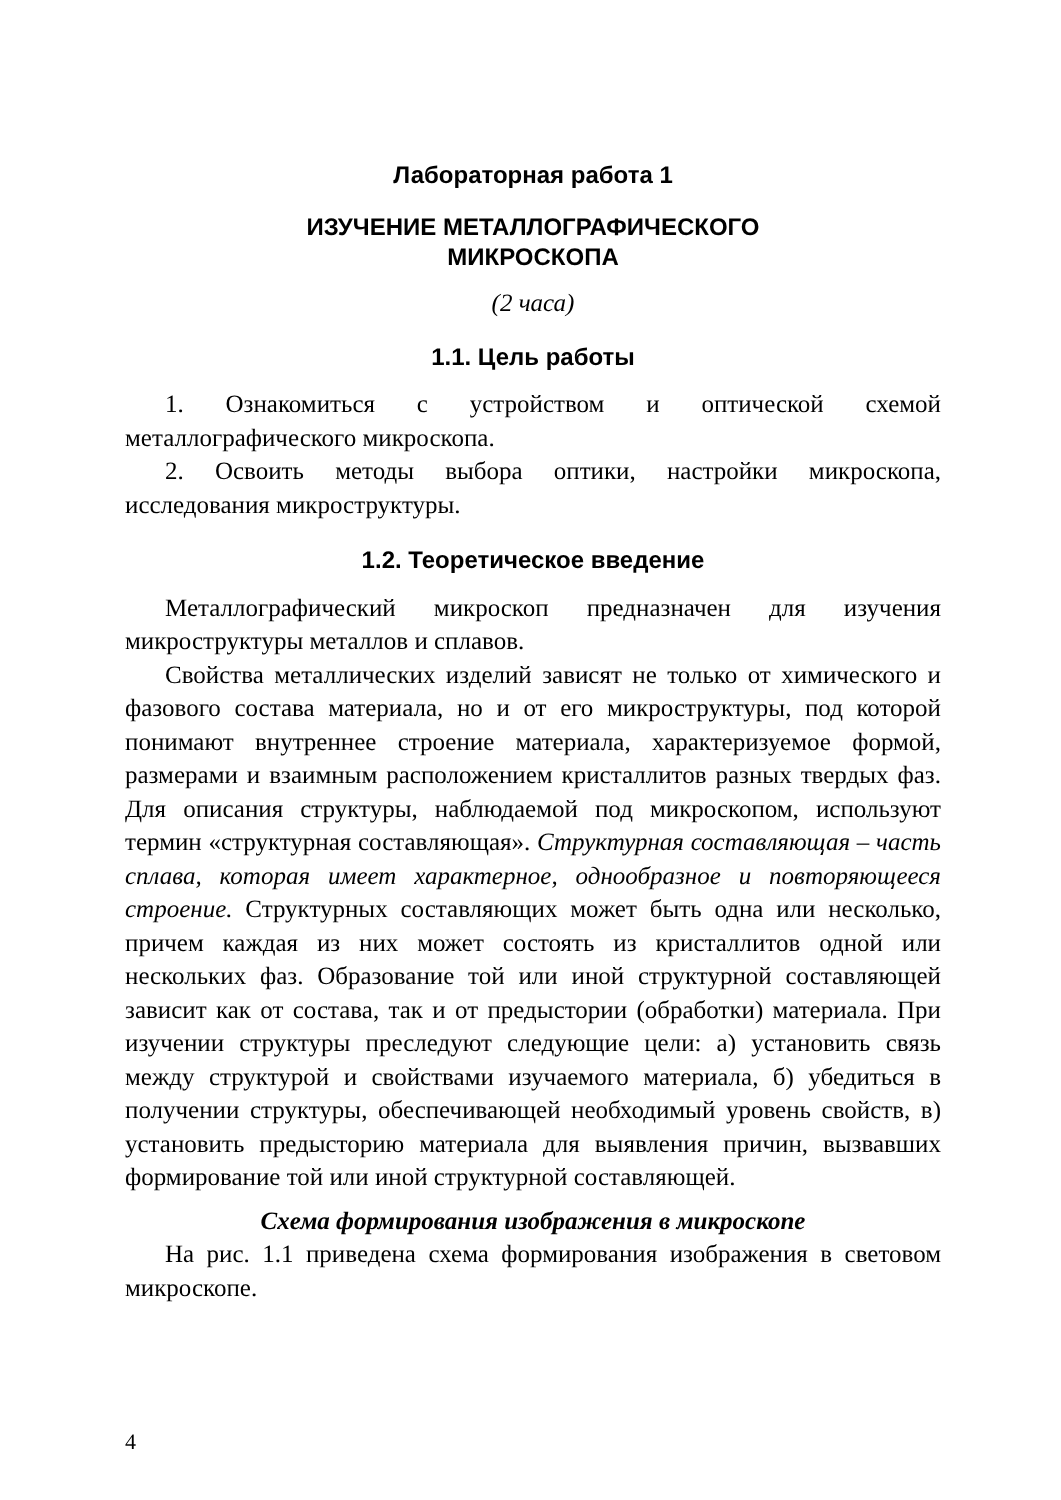Лабораторная работа 1
ИЗУЧЕНИЕ МЕТАЛЛОГРАФИЧЕСКОГО
МИКРОСКОПА
(2 часа)
1.1. Цель работы
1. Ознакомиться с устройством и оптической схемой металлографического микроскопа.
2. Освоить методы выбора оптики, настройки микроскопа, исследования микроструктуры.
1.2. Теоретическое введение
Металлографический микроскоп предназначен для изучения микроструктуры металлов и сплавов.
Свойства металлических изделий зависят не только от химического и фазового состава материала, но и от его микроструктуры, под которой понимают внутреннее строение материала, характеризуемое формой, размерами и взаимным расположением кристаллитов разных твердых фаз. Для описания структуры, наблюдаемой под микроскопом, используют термин «структурная составляющая». Структурная составляющая – часть сплава, которая имеет характерное, однообразное и повторяющееся строение. Структурных составляющих может быть одна или несколько, причем каждая из них может состоять из кристаллитов одной или нескольких фаз. Образование той или иной структурной составляющей зависит как от состава, так и от предыстории (обработки) материала. При изучении структуры преследуют следующие цели: а) установить связь между структурой и свойствами изучаемого материала, б) убедиться в получении структуры, обеспечивающей необходимый уровень свойств, в) установить предысторию материала для выявления причин, вызвавших формирование той или иной структурной составляющей.
Схема формирования изображения в микроскопе
На рис. 1.1 приведена схема формирования изображения в световом микроскопе.
4